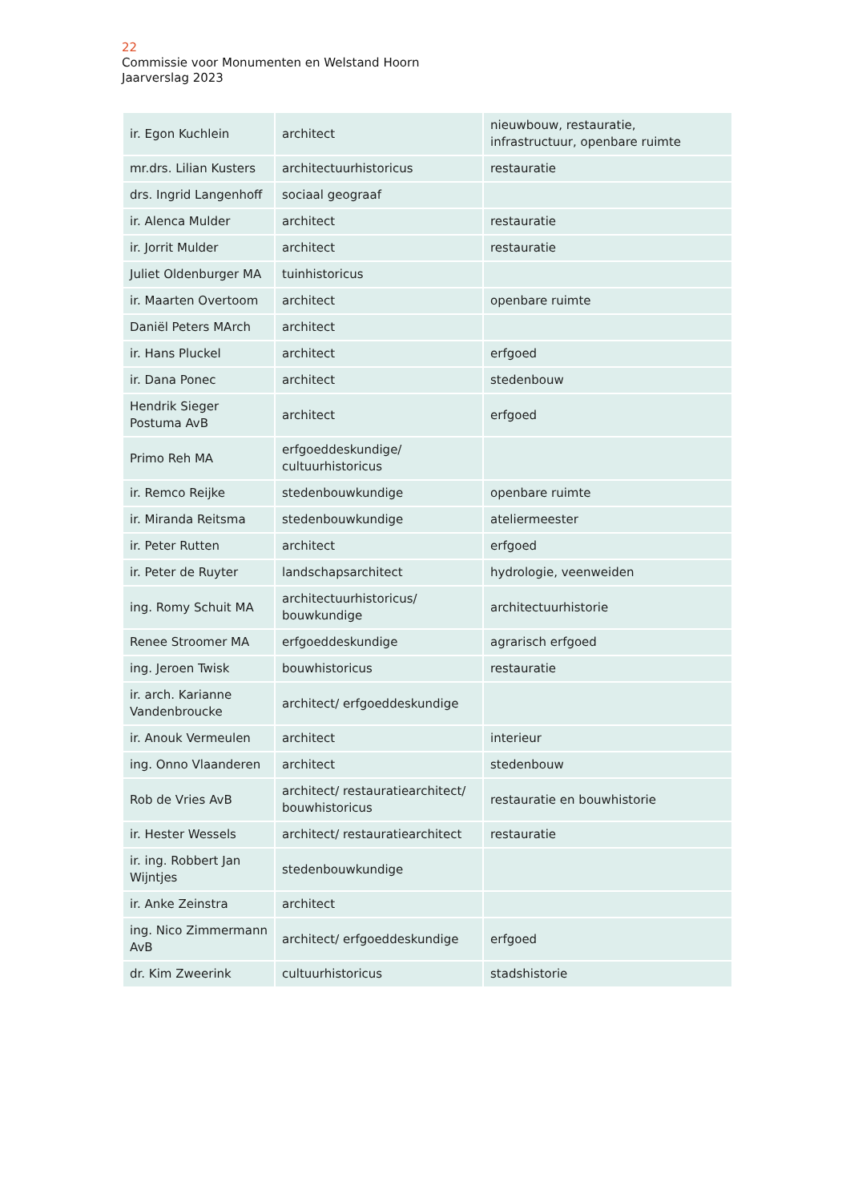22
Commissie voor Monumenten en Welstand Hoorn
Jaarverslag 2023
| ir. Egon Kuchlein | architect | nieuwbouw, restauratie, infrastructuur, openbare ruimte |
| mr.drs. Lilian Kusters | architectuurhistoricus | restauratie |
| drs. Ingrid Langenhoff | sociaal geograaf | |
| ir. Alenca Mulder | architect | restauratie |
| ir. Jorrit Mulder | architect | restauratie |
| Juliet Oldenburger MA | tuinhistoricus | |
| ir. Maarten Overtoom | architect | openbare ruimte |
| Daniël Peters MArch | architect | |
| ir. Hans Pluckel | architect | erfgoed |
| ir. Dana Ponec | architect | stedenbouw |
| Hendrik Sieger Postuma AvB | architect | erfgoed |
| Primo Reh MA | erfgoeddeskundige/ cultuurhistoricus | |
| ir. Remco Reijke | stedenbouwkundige | openbare ruimte |
| ir. Miranda Reitsma | stedenbouwkundige | ateliermeester |
| ir. Peter Rutten | architect | erfgoed |
| ir. Peter de Ruyter | landschapsarchitect | hydrologie, veenweiden |
| ing. Romy Schuit MA | architectuurhistoricus/ bouwkundige | architectuurhistorie |
| Renee Stroomer MA | erfgoeddeskundige | agrarisch erfgoed |
| ing. Jeroen Twisk | bouwhistoricus | restauratie |
| ir. arch. Karianne Vandenbroucke | architect/ erfgoeddeskundige | |
| ir. Anouk Vermeulen | architect | interieur |
| ing. Onno Vlaanderen | architect | stedenbouw |
| Rob de Vries AvB | architect/ restauratiearchitect/ bouwhistoricus | restauratie en bouwhistorie |
| ir. Hester Wessels | architect/ restauratiearchitect | restauratie |
| ir. ing. Robbert Jan Wijntjes | stedenbouwkundige | |
| ir. Anke Zeinstra | architect | |
| ing. Nico Zimmermann AvB | architect/ erfgoeddeskundige | erfgoed |
| dr. Kim Zweerink | cultuurhistoricus | stadshistorie |